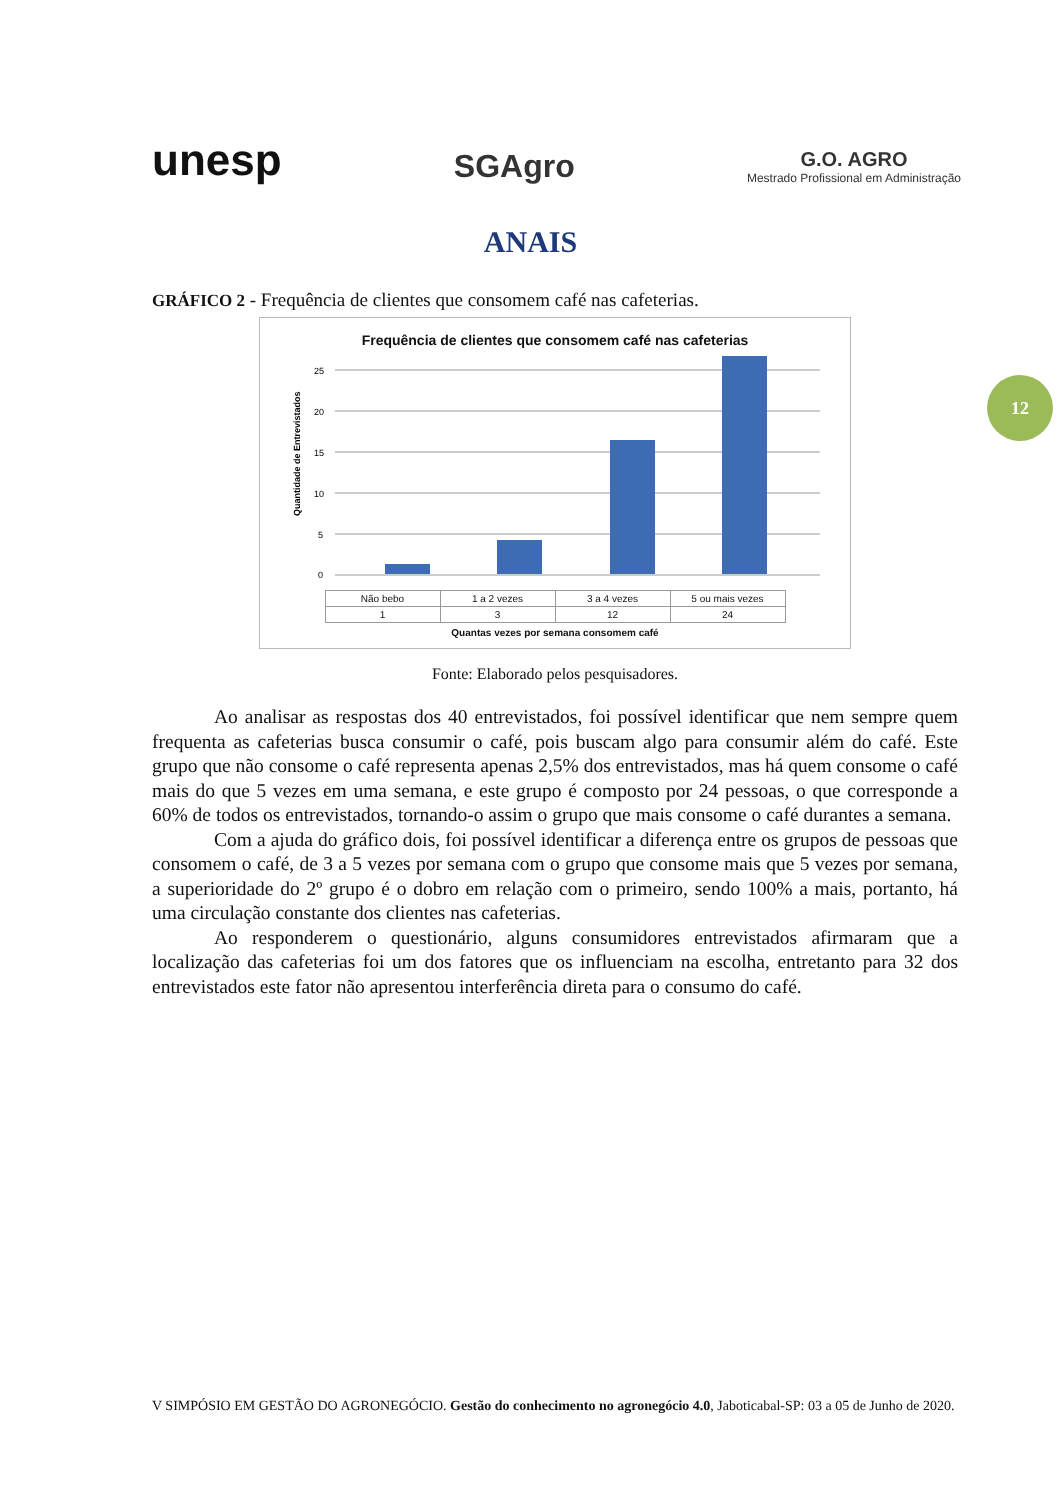unesp
SGAgro
G.O. AGRO
Mestrado Profissional em Administração
12
ANAIS
GRÁFICO 2 - Frequência de clientes que consomem café nas cafeterias.
Frequência de clientes que consomem café nas cafeterias
Quantidade de Entrevistados
0
5
10
15
20
25
| Não bebo | 1 a 2 vezes | 3 a 4 vezes | 5 ou mais vezes |
| --- | --- | --- | --- |
| 1 | 3 | 12 | 24 |
Quantas vezes por semana consomem café
Fonte: Elaborado pelos pesquisadores.
Ao analisar as respostas dos 40 entrevistados, foi possível identificar que nem sempre quem frequenta as cafeterias busca consumir o café, pois buscam algo para consumir além do café. Este grupo que não consome o café representa apenas 2,5% dos entrevistados, mas há quem consome o café mais do que 5 vezes em uma semana, e este grupo é composto por 24 pessoas, o que corresponde a 60% de todos os entrevistados, tornando-o assim o grupo que mais consome o café durantes a semana.
Com a ajuda do gráfico dois, foi possível identificar a diferença entre os grupos de pessoas que consomem o café, de 3 a 5 vezes por semana com o grupo que consome mais que 5 vezes por semana, a superioridade do 2º grupo é o dobro em relação com o primeiro, sendo 100% a mais, portanto, há uma circulação constante dos clientes nas cafeterias.
Ao responderem o questionário, alguns consumidores entrevistados afirmaram que a localização das cafeterias foi um dos fatores que os influenciam na escolha, entretanto para 32 dos entrevistados este fator não apresentou interferência direta para o consumo do café.
V SIMPÓSIO EM GESTÃO DO AGRONEGÓCIO. Gestão do conhecimento no agronegócio 4.0, Jaboticabal-SP: 03 a 05 de Junho de 2020.